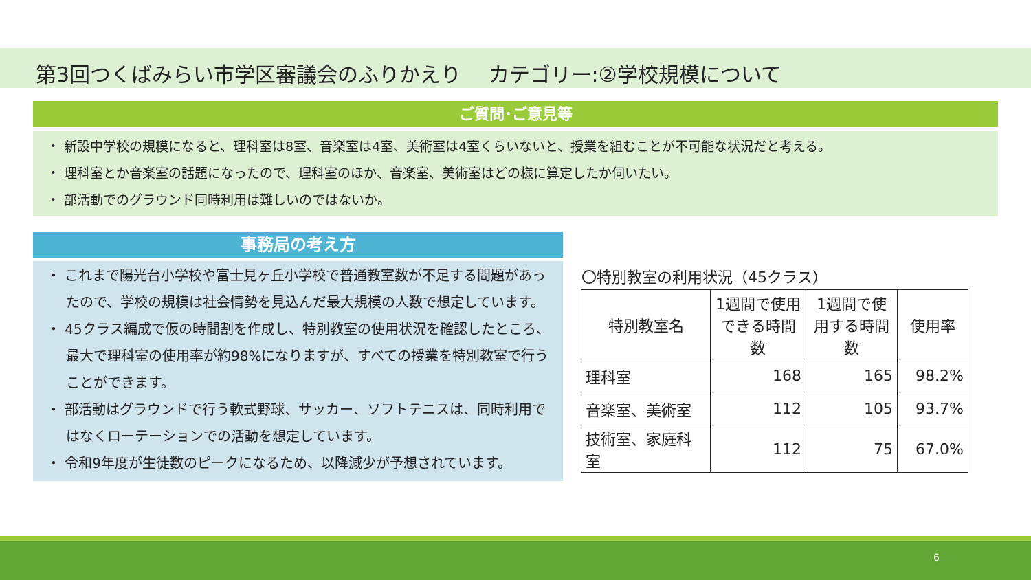第3回つくばみらい市学区審議会のふりかえり　 カテゴリー:②学校規模について
ご質問･ご意見等
・ 新設中学校の規模になると、理科室は8室、音楽室は4室、美術室は4室くらいないと、授業を組むことが不可能な状況だと考える。
・ 理科室とか音楽室の話題になったので、理科室のほか、音楽室、美術室はどの様に算定したか伺いたい。
・ 部活動でのグラウンド同時利用は難しいのではないか。
事務局の考え方
・ これまで陽光台小学校や富士見ヶ丘小学校で普通教室数が不足する問題があったので、学校の規模は社会情勢を見込んだ最大規模の人数で想定しています。
・ 45クラス編成で仮の時間割を作成し、特別教室の使用状況を確認したところ、最大で理科室の使用率が約98%になりますが、すべての授業を特別教室で行うことができます。
・ 部活動はグラウンドで行う軟式野球、サッカー、ソフトテニスは、同時利用ではなくローテーションでの活動を想定しています。
・ 令和9年度が生徒数のピークになるため、以降減少が予想されています。
〇特別教室の利用状況（45クラス）
| 特別教室名 | 1週間で使用できる時間数 | 1週間で使用する時間数 | 使用率 |
| --- | --- | --- | --- |
| 理科室 | 168 | 165 | 98.2% |
| 音楽室、美術室 | 112 | 105 | 93.7% |
| 技術室、家庭科室 | 112 | 75 | 67.0% |
6